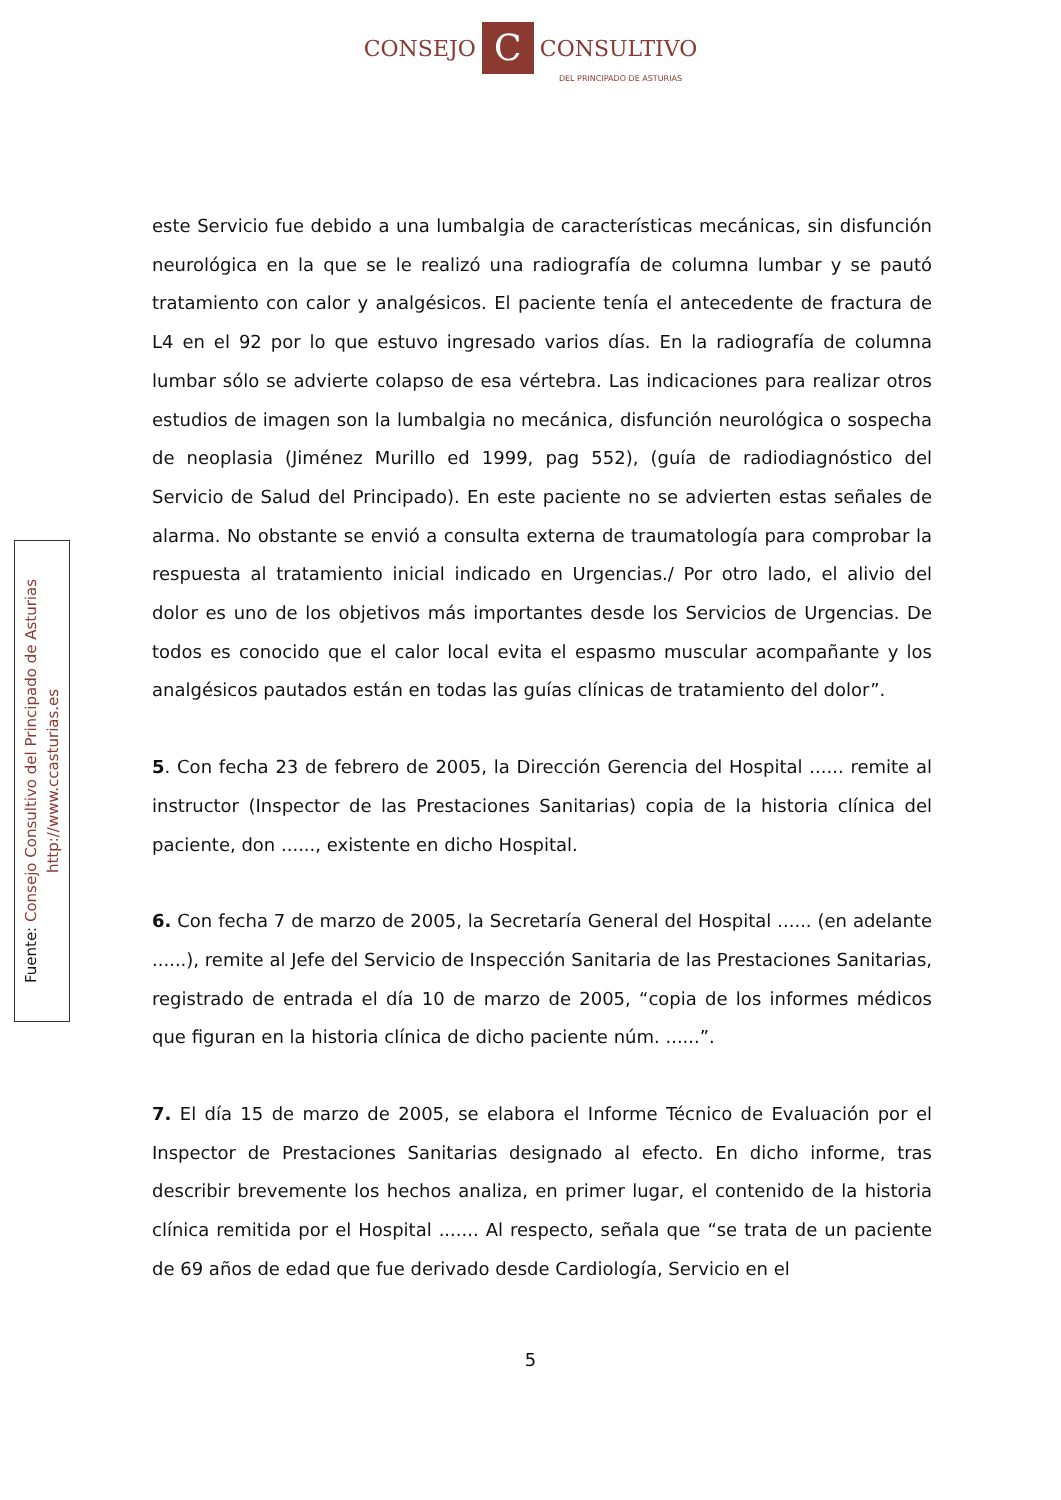CONSEJO C CONSULTIVO
DEL PRINCIPADO DE ASTURIAS
Fuente: Consejo Consultivo del Principado de Asturias
http://www.ccasturias.es
este Servicio fue debido a una lumbalgia de características mecánicas, sin disfunción neurológica en la que se le realizó una radiografía de columna lumbar y se pautó tratamiento con calor y analgésicos. El paciente tenía el antecedente de fractura de L4 en el 92 por lo que estuvo ingresado varios días. En la radiografía de columna lumbar sólo se advierte colapso de esa vértebra. Las indicaciones para realizar otros estudios de imagen son la lumbalgia no mecánica, disfunción neurológica o sospecha de neoplasia (Jiménez Murillo ed 1999, pag 552), (guía de radiodiagnóstico del Servicio de Salud del Principado). En este paciente no se advierten estas señales de alarma. No obstante se envió a consulta externa de traumatología para comprobar la respuesta al tratamiento inicial indicado en Urgencias./ Por otro lado, el alivio del dolor es uno de los objetivos más importantes desde los Servicios de Urgencias. De todos es conocido que el calor local evita el espasmo muscular acompañante y los analgésicos pautados están en todas las guías clínicas de tratamiento del dolor”.
5. Con fecha 23 de febrero de 2005, la Dirección Gerencia del Hospital ...... remite al instructor (Inspector de las Prestaciones Sanitarias) copia de la historia clínica del paciente, don ......, existente en dicho Hospital.
6. Con fecha 7 de marzo de 2005, la Secretaría General del Hospital ...... (en adelante ......), remite al Jefe del Servicio de Inspección Sanitaria de las Prestaciones Sanitarias, registrado de entrada el día 10 de marzo de 2005, “copia de los informes médicos que figuran en la historia clínica de dicho paciente núm. ......”.
7. El día 15 de marzo de 2005, se elabora el Informe Técnico de Evaluación por el Inspector de Prestaciones Sanitarias designado al efecto. En dicho informe, tras describir brevemente los hechos analiza, en primer lugar, el contenido de la historia clínica remitida por el Hospital ....... Al respecto, señala que “se trata de un paciente de 69 años de edad que fue derivado desde Cardiología, Servicio en el
5